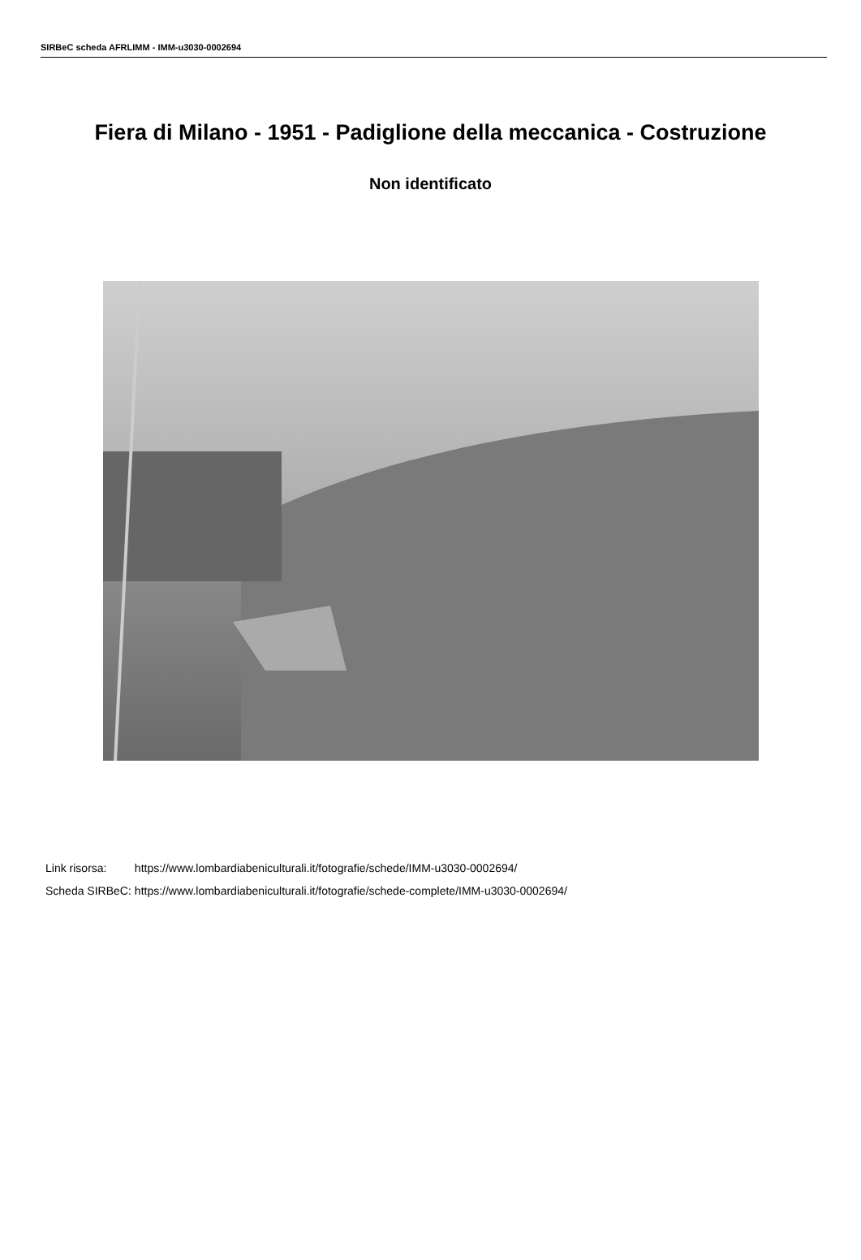SIRBeC scheda AFRLIMM - IMM-u3030-0002694
Fiera di Milano - 1951 - Padiglione della meccanica - Costruzione
Non identificato
| Link risorsa: | https://www.lombardiabeniculturali.it/fotografie/schede/IMM-u3030-0002694/ |
| Scheda SIRBeC: | https://www.lombardiabeniculturali.it/fotografie/schede-complete/IMM-u3030-0002694/ |